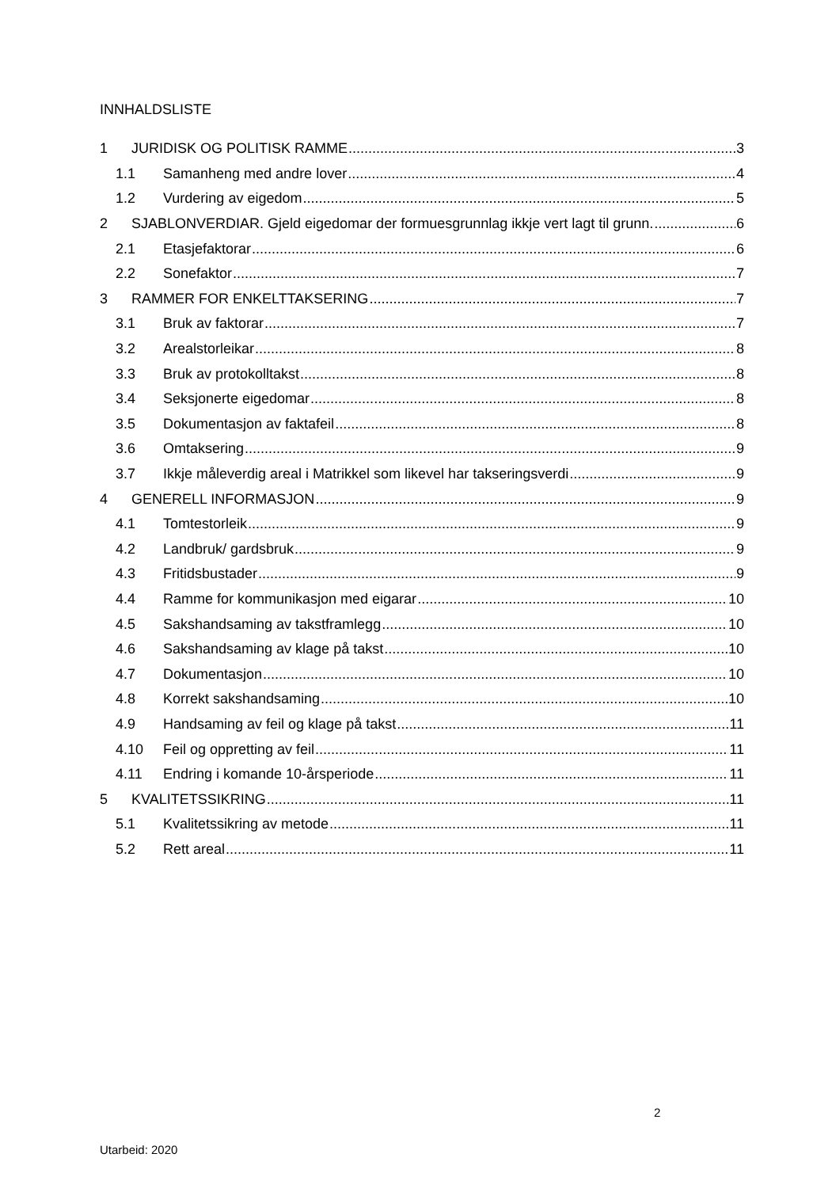INNHALDSLISTE
1 JURIDISK OG POLITISK RAMME 3
1.1 Samanheng med andre lover 4
1.2 Vurdering av eigedom 5
2 SJABLONVERDIAR. Gjeld eigedomar der formuesgrunnlag ikkje vert lagt til grunn. 6
2.1 Etasjefaktorar 6
2.2 Sonefaktor 7
3 RAMMER FOR ENKELTTAKSERING 7
3.1 Bruk av faktorar 7
3.2 Arealstorleikar 8
3.3 Bruk av protokolltakst 8
3.4 Seksjonerte eigedomar 8
3.5 Dokumentasjon av faktafeil 8
3.6 Omtaksering 9
3.7 Ikkje måleverdig areal i Matrikkel som likevel har takseringsverdi 9
4 GENERELL INFORMASJON 9
4.1 Tomtestorleik 9
4.2 Landbruk/ gardsbruk 9
4.3 Fritidsbustader 9
4.4 Ramme for kommunikasjon med eigarar 10
4.5 Sakshandsaming av takstframlegg 10
4.6 Sakshandsaming av klage på takst 10
4.7 Dokumentasjon 10
4.8 Korrekt sakshandsaming 10
4.9 Handsaming av feil og klage på takst 11
4.10 Feil og oppretting av feil 11
4.11 Endring i komande 10-årsperiode 11
5 KVALITETSSIKRING 11
5.1 Kvalitetssikring av metode 11
5.2 Rett areal 11
2
Utarbeid: 2020